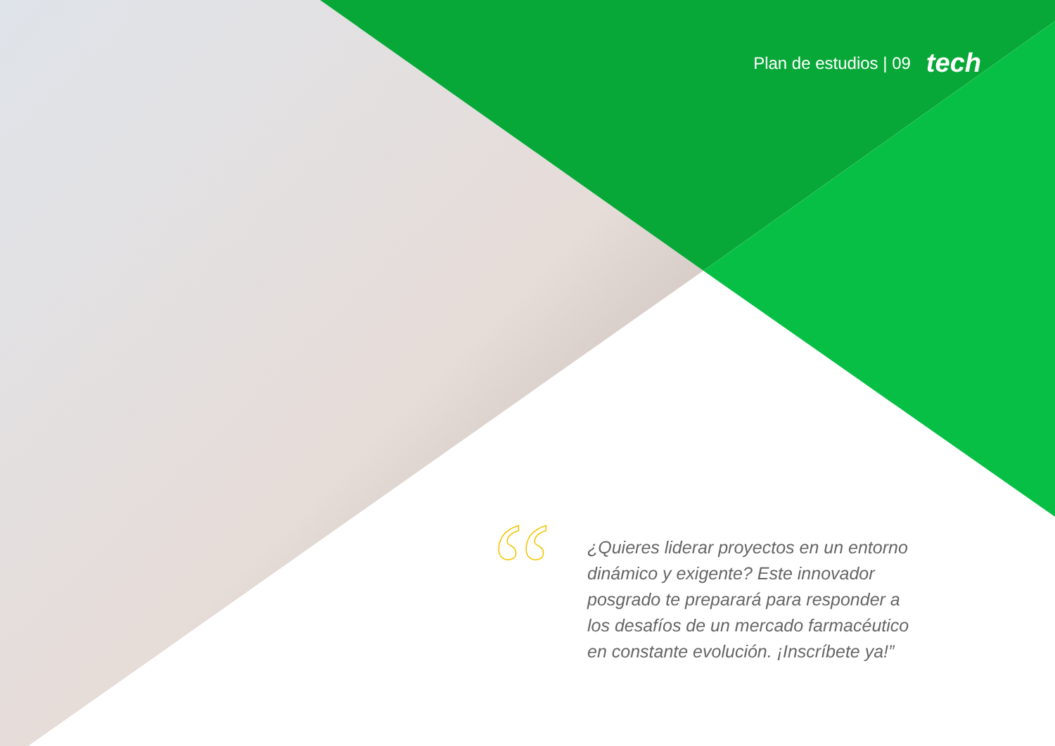Plan de estudios | 09 tech
“
¿Quieres liderar proyectos en un entorno dinámico y exigente? Este innovador posgrado te preparará para responder a los desafíos de un mercado farmacéutico en constante evolución. ¡Inscríbete ya!”